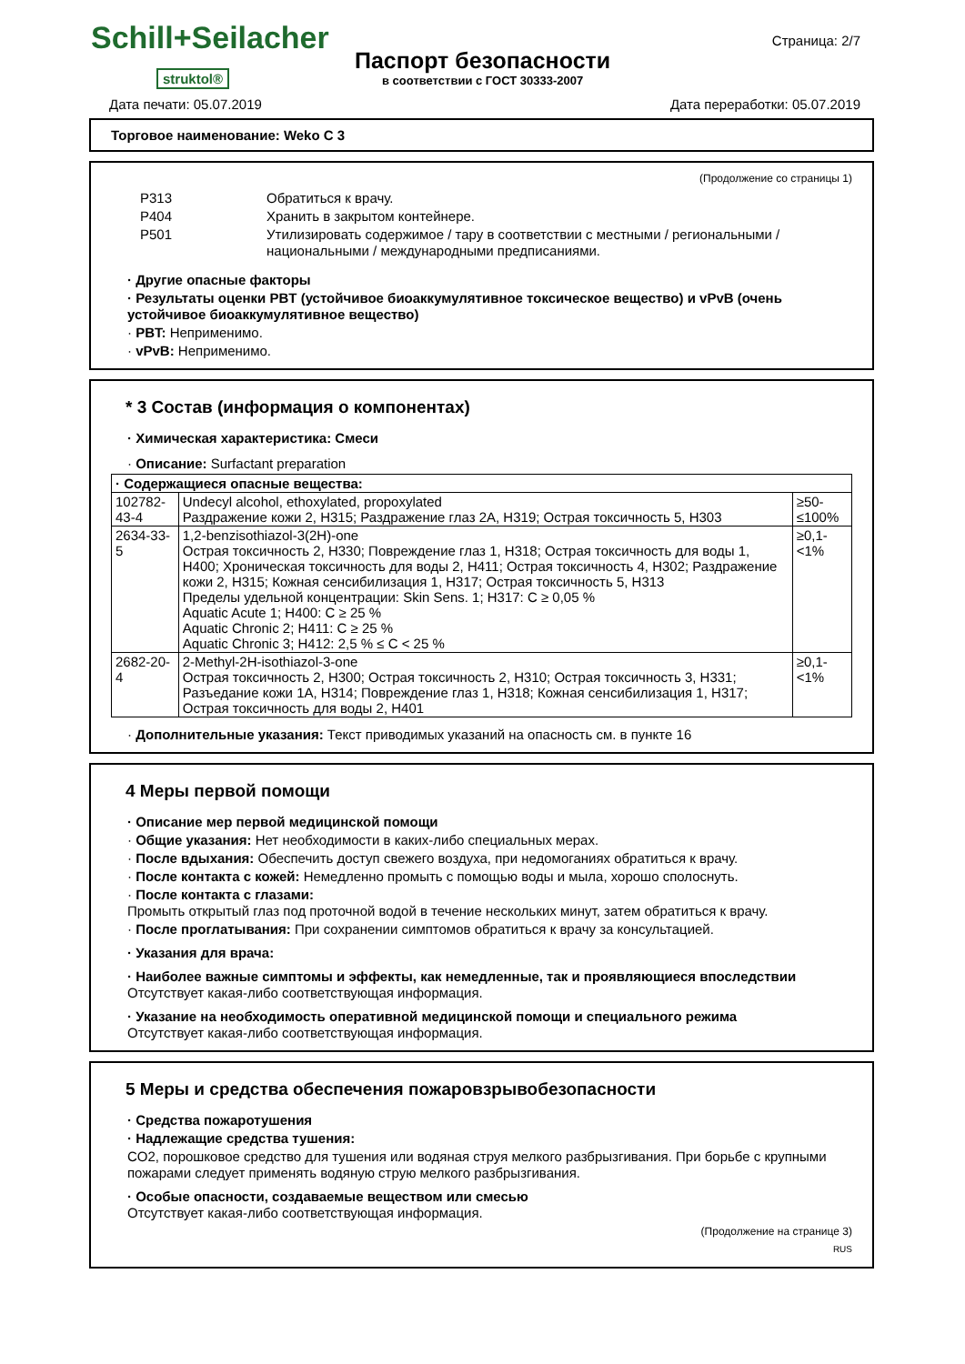Schill+Seilacher
struktol®
Паспорт безопасности
в соответствии с ГОСТ 30333-2007
Страница: 2/7
Дата печати: 05.07.2019 Дата переработки: 05.07.2019
Торговое наименование: Weko C 3
(Продолжение со страницы 1)
| P313 | Обратиться к врачу. |
| P404 | Хранить в закрытом контейнере. |
| P501 | Утилизировать содержимое / тару в соответствии с местными / региональными / национальными / международными предписаниями. |
· Другие опасные факторы
· Результаты оценки PBT (устойчивое биоаккумулятивное токсическое вещество) и vPvB (очень устойчивое биоаккумулятивное вещество)
· PBT: Неприменимо.
· vPvB: Неприменимо.
* 3 Состав (информация о компонентах)
· Химическая характеристика: Смеси
· Описание: Surfactant preparation
| · Содержащиеся опасные вещества: | | |
| --- | --- | --- |
| 102782-43-4 | Undecyl alcohol, ethoxylated, propoxylated Раздражение кожи 2, H315; Раздражение глаз 2A, H319; Острая токсичность 5, H303 | ≥50-≤100% |
| 2634-33-5 | 1,2-benzisothiazol-3(2H)-one Острая токсичность 2, H330; Повреждение глаз 1, H318; Острая токсичность для воды 1, H400; Хроническая токсичность для воды 2, H411; Острая токсичность 4, H302; Раздражение кожи 2, H315; Кожная сенсибилизация 1, H317; Острая токсичность 5, H313 Пределы удельной концентрации: Skin Sens. 1; H317: C ≥ 0,05 % Aquatic Acute 1; H400: C ≥ 25 % Aquatic Chronic 2; H411: C ≥ 25 % Aquatic Chronic 3; H412: 2,5 % ≤ C < 25 % | ≥0,1-<1% |
| 2682-20-4 | 2-Methyl-2H-isothiazol-3-one Острая токсичность 2, H300; Острая токсичность 2, H310; Острая токсичность 3, H331; Разъедание кожи 1A, H314; Повреждение глаз 1, H318; Кожная сенсибилизация 1, H317; Острая токсичность для воды 2, H401 | ≥0,1-<1% |
· Дополнительные указания: Текст приводимых указаний на опасность см. в пункте 16
4 Меры первой помощи
· Описание мер первой медицинской помощи
· Общие указания: Нет необходимости в каких-либо специальных мерах.
· После вдыхания: Обеспечить доступ свежего воздуха, при недомоганиях обратиться к врачу.
· После контакта с кожей: Немедленно промыть с помощью воды и мыла, хорошо сполоснуть.
· После контакта с глазами:
Промыть открытый глаз под проточной водой в течение нескольких минут, затем обратиться к врачу.
· После проглатывания: При сохранении симптомов обратиться к врачу за консультацией.
· Указания для врача:
· Наиболее важные симптомы и эффекты, как немедленные, так и проявляющиеся впоследствии
Отсутствует какая-либо соответствующая информация.
· Указание на необходимость оперативной медицинской помощи и специального режима
Отсутствует какая-либо соответствующая информация.
5 Меры и средства обеспечения пожаровзрывобезопасности
· Средства пожаротушения
· Надлежащие средства тушения:
CO2, порошковое средство для тушения или водяная струя мелкого разбрызгивания. При борьбе с крупными пожарами следует применять водяную струю мелкого разбрызгивания.
· Особые опасности, создаваемые веществом или смесью
Отсутствует какая-либо соответствующая информация.
(Продолжение на странице 3)
RUS